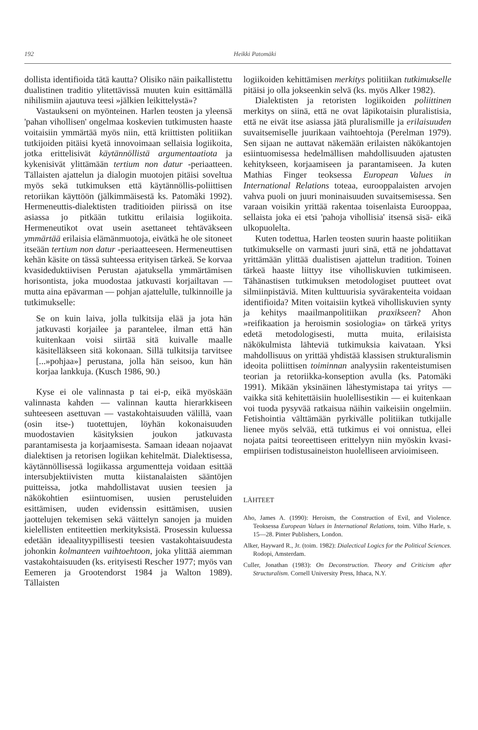192 Heikki Patomäki
dollista identifioida tätä kautta? Olisiko näin paikallistettu dualistinen traditio ylitettävissä muuten kuin esittämällä nihilismiin ajautuva teesi »jälkien leikittelystä»?
Vastaukseni on myönteinen. Harlen teosten ja yleensä 'pahan vihollisen' ongelmaa koskevien tutkimusten haaste voitaisiin ymmärtää myös niin, että kriittisten politiikan tutkijoiden pitäisi kyetä innovoimaan sellaisia logiikoita, jotka erittelisivät käytännöllistä argumentaatiota ja kykenisivät ylittämään tertium non datur -periaatteen. Tällaisten ajattelun ja dialogin muotojen pitäisi soveltua myös sekä tutkimuksen että käytännöllis-poliittisen retoriikan käyttöön (jälkimmäisestä ks. Patomäki 1992). Hermeneuttis-dialektisten traditioiden piirissä on itse asiassa jo pitkään tutkittu erilaisia logiikoita. Hermeneutikot ovat usein asettaneet tehtäväkseen ymmärtää erilaisia elämänmuotoja, eivätkä he ole sitoneet itseään tertium non datur -periaatteeseen. Hermeneuttisen kehän käsite on tässä suhteessa erityisen tärkeä. Se korvaa kvasideduktiivisen Perustan ajatuksella ymmärtämisen horisontista, joka muodostaa jatkuvasti korjailtavan — mutta aina epävarman — pohjan ajattelulle, tulkinnoille ja tutkimukselle:
Se on kuin laiva, jolla tulkitsija elää ja jota hän jatkuvasti korjailee ja parantelee, ilman että hän kuitenkaan voisi siirtää sitä kuivalle maalle käsitelläkseen sitä kokonaan. Sillä tulkitsija tarvitsee [...»pohjaa»] perustana, jolla hän seisoo, kun hän korjaa lankkuja. (Kusch 1986, 90.)
Kyse ei ole valinnasta p tai ei-p, eikä myöskään valinnasta kahden — valinnan kautta hierarkkiseen suhteeseen asettuvan — vastakohtaisuuden välillä, vaan (osin itse-) tuotettujen, löyhän kokonaisuuden muodostavien käsityksien joukon jatkuvasta parantamisesta ja korjaamisesta. Samaan ideaan nojaavat dialektisen ja retorisen logiikan kehitelmät. Dialektisessa, käytännöllisessä logiikassa argumentteja voidaan esittää intersubjektiivisten mutta kiistanalaisten sääntöjen puitteissa, jotka mahdollistavat uusien teesien ja näkökohtien esiintuomisen, uusien perusteluiden esittämisen, uuden evidenssin esittämisen, uusien jaottelujen tekemisen sekä väittelyn sanojen ja muiden kielellisten entiteettien merkityksistä. Prosessin kuluessa edetään ideaalityypillisesti teesien vastakohtaisuudesta johonkin kolmanteen vaihtoehtoon, joka ylittää aiemman vastakohtaisuuden (ks. erityisesti Rescher 1977; myös van Eemeren ja Grootendorst 1984 ja Walton 1989). Tällaisten
logiikoiden kehittämisen merkitys politiikan tutkimukselle pitäisi jo olla jokseenkin selvä (ks. myös Alker 1982).
Dialektisten ja retoristen logiikoiden poliittinen merkitys on siinä, että ne ovat läpikotaisin pluralistisia, että ne eivät itse asiassa jätä pluralismille ja erilaisuuden suvaitsemiselle juurikaan vaihtoehtoja (Perelman 1979). Sen sijaan ne auttavat näkemään erilaisten näkökantojen esiintuomisessa hedelmällisen mahdollisuuden ajatusten kehitykseen, korjaamiseen ja parantamiseen. Ja kuten Mathias Finger teoksessa European Values in International Relations toteaa, eurooppalaisten arvojen vahva puoli on juuri moninaisuuden suvaitsemisessa. Sen varaan voisikin yrittää rakentaa toisenlaista Eurooppaa, sellaista joka ei etsi 'pahoja vihollisia' itsensä sisä- eikä ulkopuolelta.
Kuten todettua, Harlen teosten suurin haaste politiikan tutkimukselle on varmasti juuri sinä, että ne johdattavat yrittämään ylittää dualistisen ajattelun tradition. Toinen tärkeä haaste liittyy itse viholliskuvien tutkimiseen. Tähänastisen tutkimuksen metodologiset puutteet ovat silmiinpistäviä. Miten kulttuurisia syvärakenteita voidaan identifioida? Miten voitaisiin kytkeä viholliskuvien synty ja kehitys maailmanpolitiikan praxikseen? Ahon »reifikaation ja heroismin sosiologia» on tärkeä yritys edetä metodologisesti, mutta muita, erilaisista näkökulmista lähteviä tutkimuksia kaivataan. Yksi mahdollisuus on yrittää yhdistää klassisen strukturalismin ideoita poliittisen toiminnan analyysiin rakenteistumisen teorian ja retoriikka-konseption avulla (ks. Patomäki 1991). Mikään yksinäinen lähestymistapa tai yritys — vaikka sitä kehitettäisiin huolellisestikin — ei kuitenkaan voi tuoda pysyvää ratkaisua näihin vaikeisiin ongelmiin. Fetishointia välttämään pyrkivälle politiikan tutkijalle lienee myös selvää, että tutkimus ei voi onnistua, ellei nojata paitsi teoreettiseen erittelyyn niin myöskin kvasi-empiirisen todistusaineiston huolelliseen arvioimiseen.
LÄHTEET
Aho, James A. (1990): Heroism, the Construction of Evil, and Violence. Teoksessa European Values in International Relations, toim. Vilho Harle, s. 15—28. Pinter Publishers, London.
Alker, Hayward R., Jr. (toim. 1982): Dialectical Logics for the Political Sciences. Rodopi, Amsterdam.
Culler, Jonathan (1983): On Deconstruction. Theory and Criticism after Structuralism. Cornell University Press, Ithaca, N.Y.